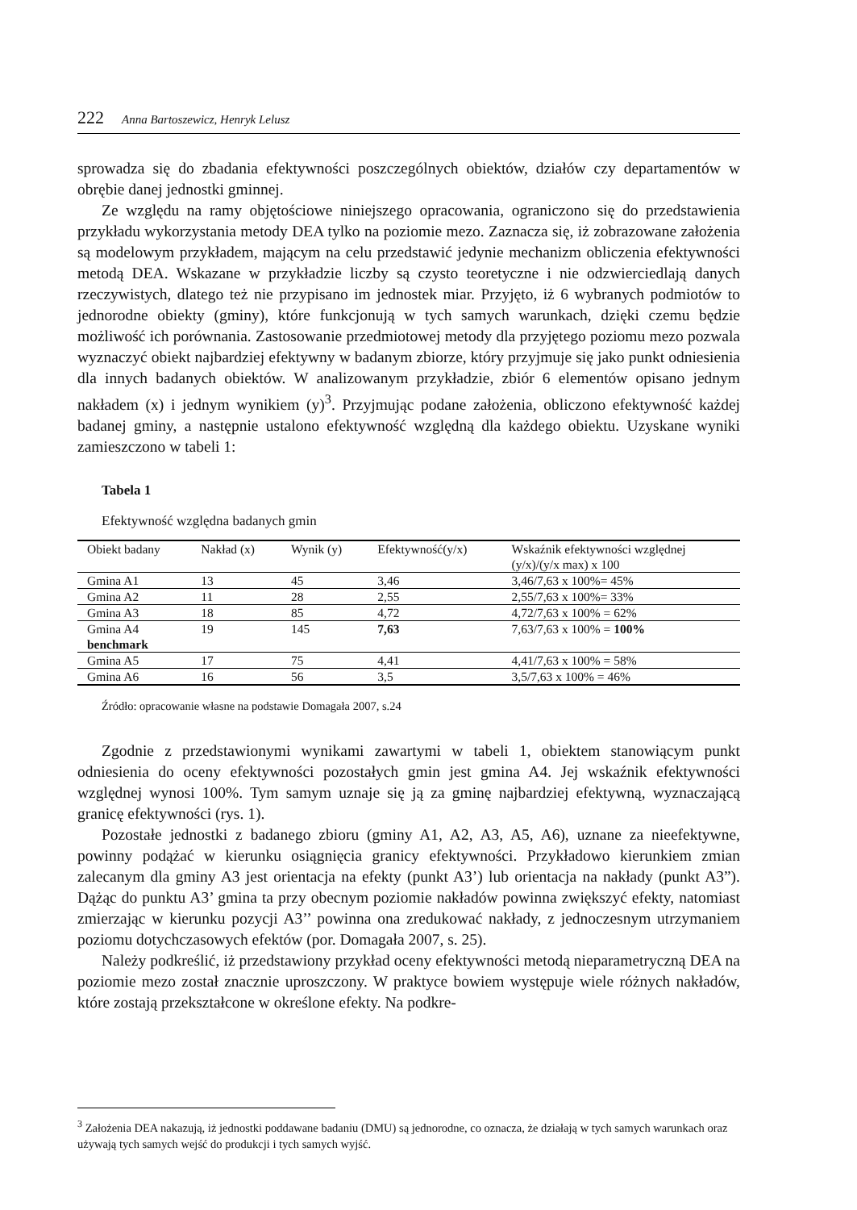222 Anna Bartoszewicz, Henryk Lelusz
sprowadza się do zbadania efektywności poszczególnych obiektów, działów czy departamentów w obrębie danej jednostki gminnej.
Ze względu na ramy objętościowe niniejszego opracowania, ograniczono się do przedstawienia przykładu wykorzystania metody DEA tylko na poziomie mezo. Zaznacza się, iż zobrazowane założenia są modelowym przykładem, mającym na celu przedstawić jedynie mechanizm obliczenia efektywności metodą DEA. Wskazane w przykładzie liczby są czysto teoretyczne i nie odzwierciedlają danych rzeczywistych, dlatego też nie przypisano im jednostek miar. Przyjęto, iż 6 wybranych podmiotów to jednorodne obiekty (gminy), które funkcjonują w tych samych warunkach, dzięki czemu będzie możliwość ich porównania. Zastosowanie przedmiotowej metody dla przyjętego poziomu mezo pozwala wyznaczyć obiekt najbardziej efektywny w badanym zbiorze, który przyjmuje się jako punkt odniesienia dla innych badanych obiektów. W analizowanym przykładzie, zbiór 6 elementów opisano jednym nakładem (x) i jednym wynikiem (y)<sup>3</sup>. Przyjmując podane założenia, obliczono efektywność każdej badanej gminy, a następnie ustalono efektywność względną dla każdego obiektu. Uzyskane wyniki zamieszczono w tabeli 1:
Tabela 1
Efektywność względna badanych gmin
| Obiekt badany | Nakład (x) | Wynik (y) | Efektywność(y/x) | Wskaźnik efektywności względnej (y/x)/(y/x max) x 100 |
| --- | --- | --- | --- | --- |
| Gmina A1 | 13 | 45 | 3,46 | 3,46/7,63 x 100%= 45% |
| Gmina A2 | 11 | 28 | 2,55 | 2,55/7,63 x 100%= 33% |
| Gmina A3 | 18 | 85 | 4,72 | 4,72/7,63 x 100% = 62% |
| Gmina A4 benchmark | 19 | 145 | 7,63 | 7,63/7,63 x 100% = 100% |
| Gmina A5 | 17 | 75 | 4,41 | 4,41/7,63 x 100% = 58% |
| Gmina A6 | 16 | 56 | 3,5 | 3,5/7,63 x 100% = 46% |
Źródło: opracowanie własne na podstawie Domagała 2007, s.24
Zgodnie z przedstawionymi wynikami zawartymi w tabeli 1, obiektem stanowiącym punkt odniesienia do oceny efektywności pozostałych gmin jest gmina A4. Jej wskaźnik efektywności względnej wynosi 100%. Tym samym uznaje się ją za gminę najbardziej efektywną, wyznaczającą granicę efektywności (rys. 1).
Pozostałe jednostki z badanego zbioru (gminy A1, A2, A3, A5, A6), uznane za nieefektywne, powinny podążać w kierunku osiągnięcia granicy efektywności. Przykładowo kierunkiem zmian zalecanym dla gminy A3 jest orientacja na efekty (punkt A3’) lub orientacja na nakłady (punkt A3”). Dążąc do punktu A3’ gmina ta przy obecnym poziomie nakładów powinna zwiększyć efekty, natomiast zmierzając w kierunku pozycji A3’’ powinna ona zredukować nakłady, z jednoczesnym utrzymaniem poziomu dotychczasowych efektów (por. Domagała 2007, s. 25).
Należy podkreślić, iż przedstawiony przykład oceny efektywności metodą nieparametryczną DEA na poziomie mezo został znacznie uproszczony. W praktyce bowiem występuje wiele różnych nakładów, które zostają przekształcone w określone efekty. Na podkre-
<sup>3</sup> Założenia DEA nakazują, iż jednostki poddawane badaniu (DMU) są jednorodne, co oznacza, że działają w tych samych warunkach oraz używają tych samych wejść do produkcji i tych samych wyjść.